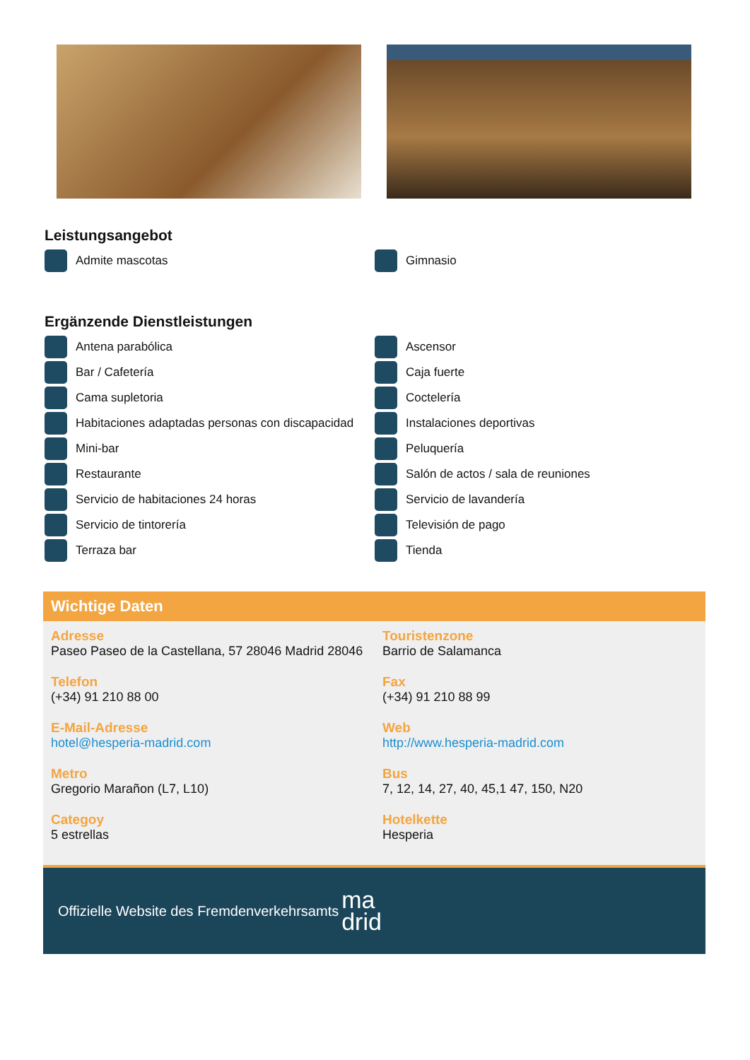Leistungsangebot
Admite mascotas
Gimnasio
Ergänzende Dienstleistungen
Antena parabólica
Ascensor
Bar / Cafetería
Caja fuerte
Cama supletoria
Coctelería
Habitaciones adaptadas personas con discapacidad
Instalaciones deportivas
Mini-bar
Peluquería
Restaurante
Salón de actos / sala de reuniones
Servicio de habitaciones 24 horas
Servicio de lavandería
Servicio de tintorería
Televisión de pago
Terraza bar
Tienda
Wichtige Daten
Adresse
Paseo Paseo de la Castellana, 57 28046 Madrid 28046
Touristenzone
Barrio de Salamanca
Telefon
(+34) 91 210 88 00
Fax
(+34) 91 210 88 99
E-Mail-Adresse
hotel@hesperia-madrid.com
Web
http://www.hesperia-madrid.com
Metro
Gregorio Marañon (L7, L10)
Bus
7, 12, 14, 27, 40, 45,1 47, 150, N20
Categoy
5 estrellas
Hotelkette
Hesperia
Offizielle Website des Fremdenverkehrsamts ma
drid